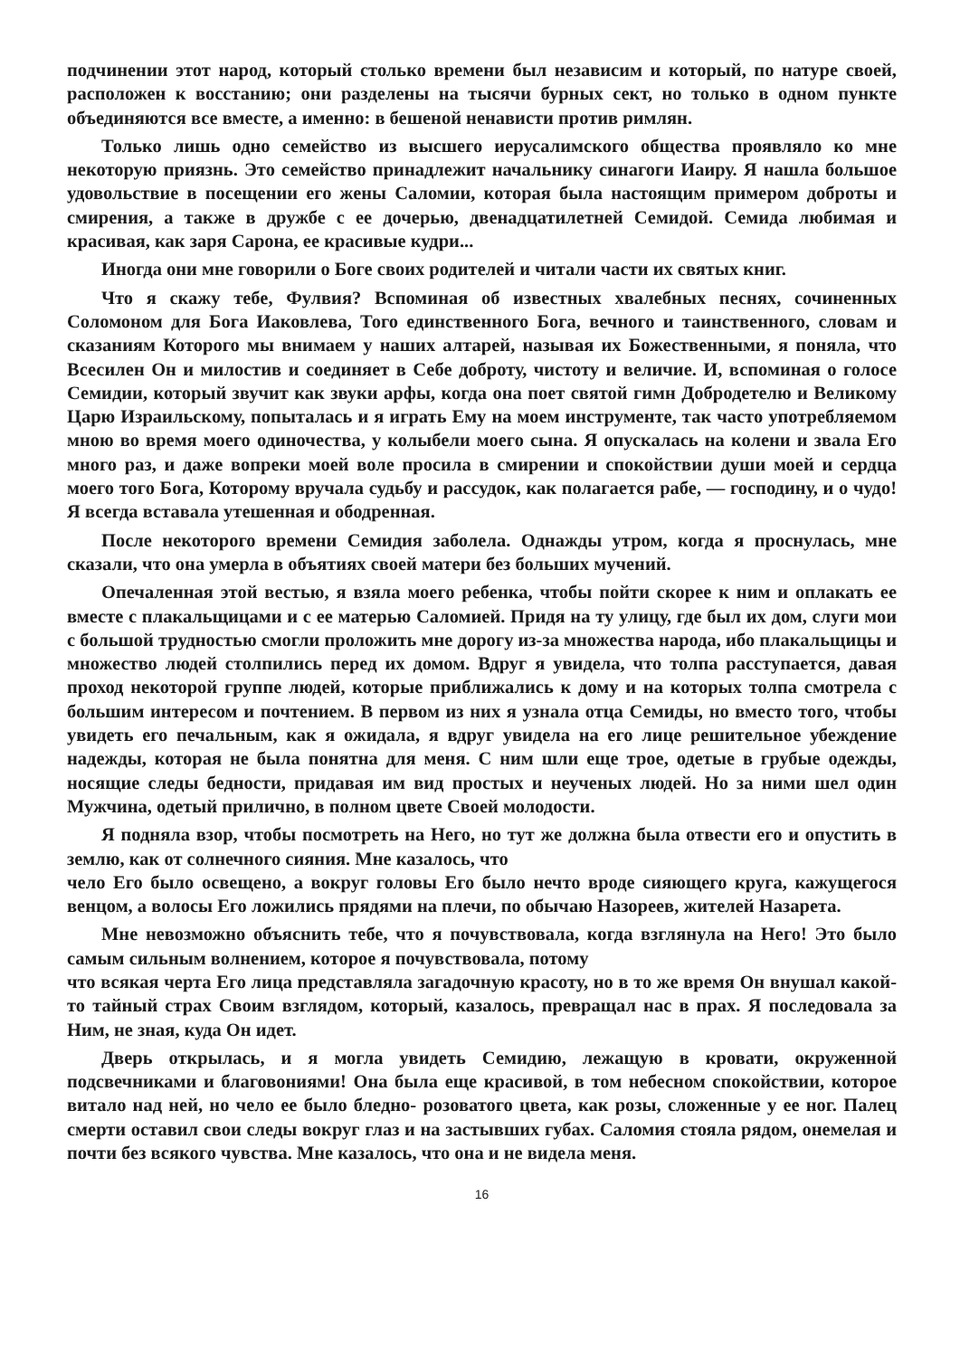подчинении этот народ, который столько времени был независим и который, по натуре своей, расположен к восстанию; они разделены на тысячи бурных сект, но только в одном пункте объединяются все вместе, а именно: в бешеной ненависти против римлян.
Только лишь одно семейство из высшего иерусалимского общества проявляло ко мне некоторую приязнь. Это семейство принадлежит начальнику синагоги Иаиру. Я нашла большое удовольствие в посещении его жены Саломии, которая была настоящим примером доброты и смирения, а также в дружбе с ее дочерью, двенадцатилетней Семидой. Семида любимая и красивая, как заря Сарона, ее красивые кудри...
Иногда они мне говорили о Боге своих родителей и читали части их святых книг.
Что я скажу тебе, Фулвия? Вспоминая об известных хвалебных песнях, сочиненных Соломоном для Бога Иаковлева, Того единственного Бога, вечного и таинственного, словам и сказаниям Которого мы внимаем у наших алтарей, называя их Божественными, я поняла, что Всесилен Он и милостив и соединяет в Себе доброту, чистоту и величие. И, вспоминая о голосе Семидии, который звучит как звуки арфы, когда она поет святой гимн Добродетелю и Великому Царю Израильскому, попыталась и я играть Ему на моем инструменте, так часто употребляемом мною во время моего одиночества, у колыбели моего сына. Я опускалась на колени и звала Его много раз, и даже вопреки моей воле просила в смирении и спокойствии души моей и сердца моего того Бога, Которому вручала судьбу и рассудок, как полагается рабе, — господину, и о чудо! Я всегда вставала утешенная и ободренная.
После некоторого времени Семидия заболела. Однажды утром, когда я проснулась, мне сказали, что она умерла в объятиях своей матери без больших мучений.
Опечаленная этой вестью, я взяла моего ребенка, чтобы пойти скорее к ним и оплакать ее вместе с плакальщицами и с ее матерью Саломией. Придя на ту улицу, где был их дом, слуги мои с большой трудностью смогли проложить мне дорогу из-за множества народа, ибо плакальщицы и множество людей столпились перед их домом. Вдруг я увидела, что толпа расступается, давая проход некоторой группе людей, которые приближались к дому и на которых толпа смотрела с большим интересом и почтением. В первом из них я узнала отца Семиды, но вместо того, чтобы увидеть его печальным, как я ожидала, я вдруг увидела на его лице решительное убеждение надежды, которая не была понятна для меня. С ним шли еще трое, одетые в грубые одежды, носящие следы бедности, придавая им вид простых и неученых людей. Но за ними шел один Мужчина, одетый прилично, в полном цвете Своей молодости.
Я подняла взор, чтобы посмотреть на Него, но тут же должна была отвести его и опустить в землю, как от солнечного сияния. Мне казалось, что
чело Его было освещено, а вокруг головы Его было нечто вроде сияющего круга, кажущегося венцом, а волосы Его ложились прядями на плечи, по обычаю Назореев, жителей Назарета.
Мне невозможно объяснить тебе, что я почувствовала, когда взглянула на Него! Это было самым сильным волнением, которое я почувствовала, потому
что всякая черта Его лица представляла загадочную красоту, но в то же время Он внушал какой-то тайный страх Своим взглядом, который, казалось, превращал нас в прах. Я последовала за Ним, не зная, куда Он идет.
Дверь открылась, и я могла увидеть Семидию, лежащую в кровати, окруженной подсвечниками и благовониями! Она была еще красивой, в том небесном спокойствии, которое витало над ней, но чело ее было бледно- розоватого цвета, как розы, сложенные у ее ног. Палец смерти оставил свои следы вокруг глаз и на застывших губах. Саломия стояла рядом, онемелая и почти без всякого чувства. Мне казалось, что она и не видела меня.
16